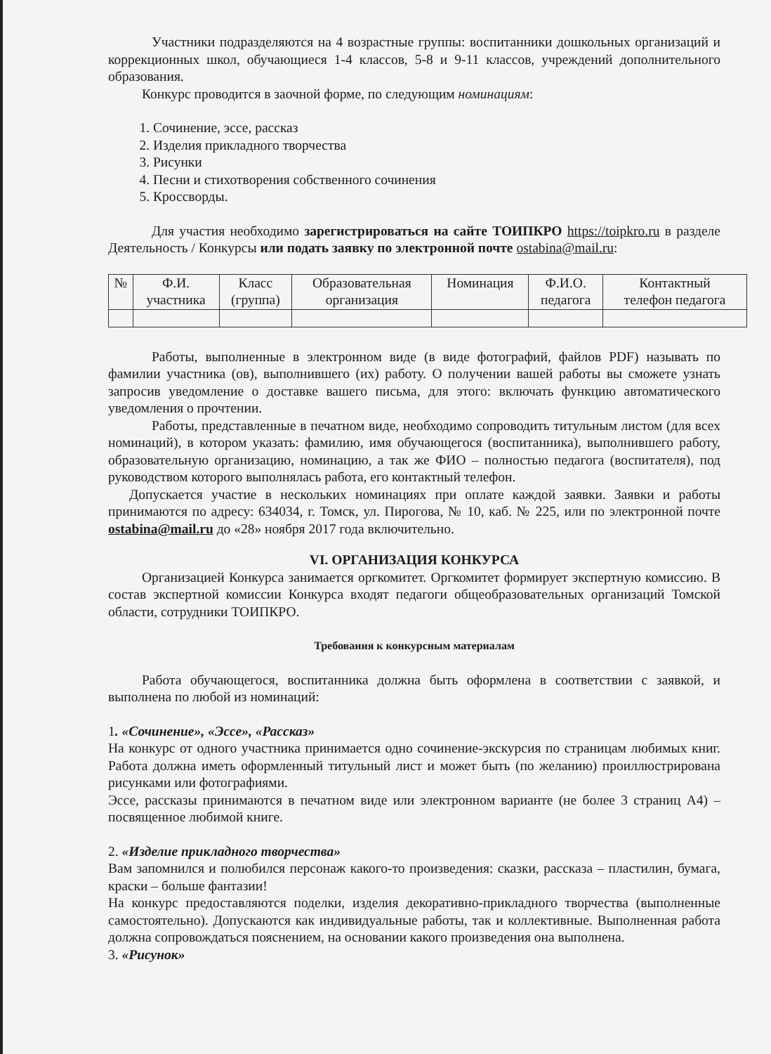Участники подразделяются на 4 возрастные группы: воспитанники дошкольных организаций и коррекционных школ, обучающиеся 1-4 классов, 5-8 и 9-11 классов, учреждений дополнительного образования.
Конкурс проводится в заочной форме, по следующим номинациям:
1. Сочинение, эссе, рассказ
2. Изделия прикладного творчества
3. Рисунки
4. Песни и стихотворения собственного сочинения
5. Кроссворды.
Для участия необходимо зарегистрироваться на сайте ТОИПКРО https://toipkro.ru в разделе Деятельность / Конкурсы или подать заявку по электронной почте ostabina@mail.ru:
| № | Ф.И. участника | Класс (группа) | Образовательная организация | Номинация | Ф.И.О. педагога | Контактный телефон педагога |
| --- | --- | --- | --- | --- | --- | --- |
Работы, выполненные в электронном виде (в виде фотографий, файлов PDF) называть по фамилии участника (ов), выполнившего (их) работу. О получении вашей работы вы сможете узнать запросив уведомление о доставке вашего письма, для этого: включать функцию автоматического уведомления о прочтении.
Работы, представленные в печатном виде, необходимо сопроводить титульным листом (для всех номинаций), в котором указать: фамилию, имя обучающегося (воспитанника), выполнившего работу, образовательную организацию, номинацию, а так же ФИО – полностью педагога (воспитателя), под руководством которого выполнялась работа, его контактный телефон.
Допускается участие в нескольких номинациях при оплате каждой заявки. Заявки и работы принимаются по адресу: 634034, г. Томск, ул. Пирогова, № 10, каб. № 225, или по электронной почте ostabina@mail.ru до «28» ноября 2017 года включительно.
VI. ОРГАНИЗАЦИЯ КОНКУРСА
Организацией Конкурса занимается оргкомитет. Оргкомитет формирует экспертную комиссию. В состав экспертной комиссии Конкурса входят педагоги общеобразовательных организаций Томской области, сотрудники ТОИПКРО.
Требования к конкурсным материалам
Работа обучающегося, воспитанника должна быть оформлена в соответствии с заявкой, и выполнена по любой из номинаций:
1. «Сочинение», «Эссе», «Рассказ»
На конкурс от одного участника принимается одно сочинение-экскурсия по страницам любимых книг. Работа должна иметь оформленный титульный лист и может быть (по желанию) проиллюстрирована рисунками или фотографиями.
Эссе, рассказы принимаются в печатном виде или электронном варианте (не более 3 страниц А4) – посвященное любимой книге.
2. «Изделие прикладного творчества»
Вам запомнился и полюбился персонаж какого-то произведения: сказки, рассказа – пластилин, бумага, краски – больше фантазии!
На конкурс предоставляются поделки, изделия декоративно-прикладного творчества (выполненные самостоятельно). Допускаются как индивидуальные работы, так и коллективные. Выполненная работа должна сопровождаться пояснением, на основании какого произведения она выполнена.
3. «Рисунок»